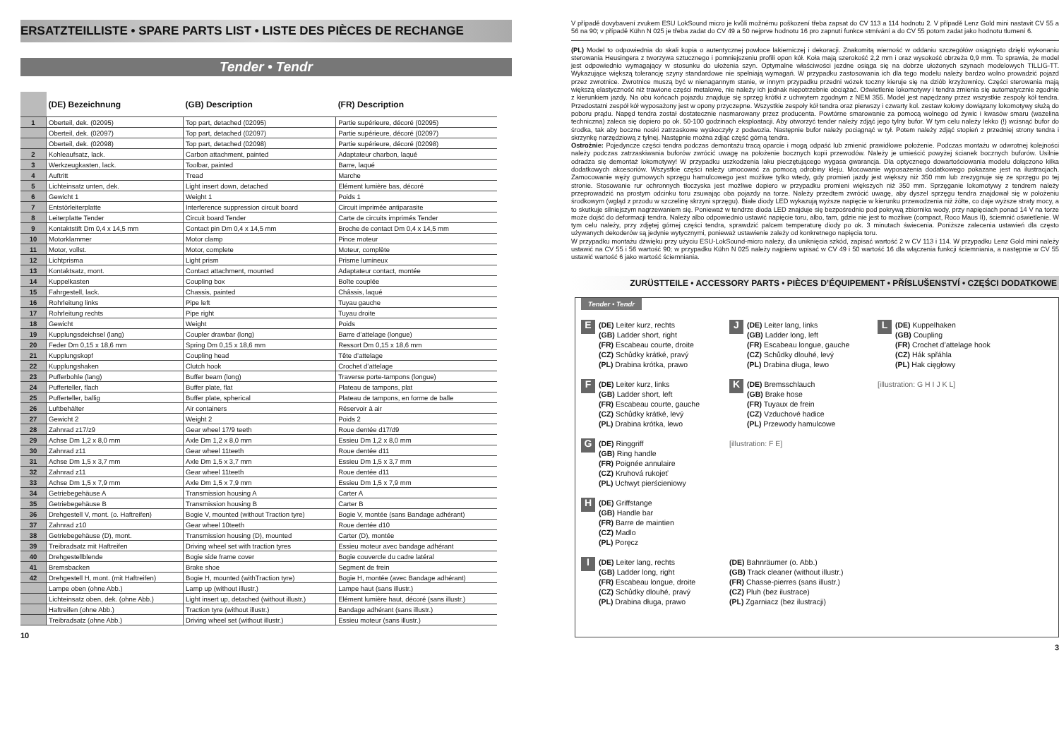ERSATZTEILLISTE • SPARE PARTS LIST • LISTE DES PIÈCES DE RECHANGE
Tender • Tendr
| | (DE) Bezeichnung | (GB) Description | (FR) Description |
| 1 | Oberteil, dek. (02095) | Top part, detached (02095) | Partie supérieure, décoré (02095) |
| | Oberteil, dek. (02097) | Top part, detached (02097) | Partie supérieure, décoré (02097) |
| | Oberteil, dek. (02098) | Top part, detached (02098) | Partie supérieure, décoré (02098) |
| 2 | Kohleaufsatz, lack. | Carbon attachment, painted | Adaptateur charbon, laqué |
| 3 | Werkzeugkasten, lack. | Toolbar, painted | Barre, laqué |
| 4 | Auftritt | Tread | Marche |
| 5 | Lichteinsatz unten, dek. | Light insert down, detached | Elément lumière bas, décoré |
| 6 | Gewicht 1 | Weight 1 | Poids 1 |
| 7 | Entstörleiterplatte | Interference suppression circuit board | Circuit imprimée antiparasite |
| 8 | Leiterplatte Tender | Circuit board Tender | Carte de circuits imprimés Tender |
| 9 | Kontaktstift Dm 0,4 x 14,5 mm | Contact pin Dm 0,4 x 14,5 mm | Broche de contact Dm 0,4 x 14,5 mm |
| 10 | Motorklammer | Motor clamp | Pince moteur |
| 11 | Motor, vollst. | Motor, complete | Moteur, complète |
| 12 | Lichtprisma | Light prism | Prisme lumineux |
| 13 | Kontaktsatz, mont. | Contact attachment, mounted | Adaptateur contact, montée |
| 14 | Kuppelkasten | Coupling box | Boîte couplée |
| 15 | Fahrgestell, lack. | Chassis, painted | Châssis, laqué |
| 16 | Rohrleitung links | Pipe left | Tuyau gauche |
| 17 | Rohrleitung rechts | Pipe right | Tuyau droite |
| 18 | Gewicht | Weight | Poids |
| 19 | Kupplungsdeichsel (lang) | Coupler drawbar (long) | Barre d’attelage (longue) |
| 20 | Feder Dm 0,15 x 18,6 mm | Spring Dm 0,15 x 18,6 mm | Ressort Dm 0,15 x 18,6 mm |
| 21 | Kupplungskopf | Coupling head | Tête d’attelage |
| 22 | Kupplungshaken | Clutch hook | Crochet d’attelage |
| 23 | Pufferbohle (lang) | Buffer beam (long) | Traverse porte-tampons (longue) |
| 24 | Pufferteller, flach | Buffer plate, flat | Plateau de tampons, plat |
| 25 | Pufferteller, ballig | Buffer plate, spherical | Plateau de tampons, en forme de balle |
| 26 | Luftbehälter | Air containers | Réservoir à air |
| 27 | Gewicht 2 | Weight 2 | Poids 2 |
| 28 | Zahnrad z17/z9 | Gear wheel 17/9 teeth | Roue dentée d17/d9 |
| 29 | Achse Dm 1,2 x 8,0 mm | Axle Dm 1,2 x 8,0 mm | Essieu Dm 1,2 x 8,0 mm |
| 30 | Zahnrad z11 | Gear wheel 11teeth | Roue dentée d11 |
| 31 | Achse Dm 1,5 x 3,7 mm | Axle Dm 1,5 x 3,7 mm | Essieu Dm 1,5 x 3,7 mm |
| 32 | Zahnrad z11 | Gear wheel 11teeth | Roue dentée d11 |
| 33 | Achse Dm 1,5 x 7,9 mm | Axle Dm 1,5 x 7,9 mm | Essieu Dm 1,5 x 7,9 mm |
| 34 | Getriebegehäuse A | Transmission housing A | Carter A |
| 35 | Getriebegehäuse B | Transmission housing B | Carter B |
| 36 | Drehgestell V, mont. (o. Haftreifen) | Bogie V, mounted (without Traction tyre) | Bogie V, montée (sans Bandage adhérant) |
| 37 | Zahnrad z10 | Gear wheel 10teeth | Roue dentée d10 |
| 38 | Getriebegehäuse (D), mont. | Transmission housing (D), mounted | Carter (D), montée |
| 39 | Treibradsatz mit Haftreifen | Driving wheel set with traction tyres | Essieu moteur avec bandage adhérant |
| 40 | Drehgestellblende | Bogie side frame cover | Bogie couvercle du cadre latéral |
| 41 | Bremsbacken | Brake shoe | Segment de frein |
| 42 | Drehgestell H, mont. (mit Haftreifen) | Bogie H, mounted (withTraction tyre) | Bogie H, montée (avec Bandage adhérant) |
| | Lampe oben (ohne Abb.) | Lamp up (without illustr.) | Lampe haut (sans illustr.) |
| | Lichteinsatz oben, dek. (ohne Abb.) | Light insert up, detached (without illustr.) | Elément lumière haut, décoré (sans illustr.) |
| | Haftreifen (ohne Abb.) | Traction tyre (without illustr.) | Bandage adhérant (sans illustr.) |
| | Treibradsatz (ohne Abb.) | Driving wheel set (without illustr.) | Essieu moteur (sans illustr.) |
10
V případě dovybavení zvukem ESU LokSound micro je kvůli možnému poškození třeba zapsat do CV 113 a 114 hodnotu 2. V případě Lenz Gold mini nastavit CV 55 a 56 na 90; v případě Kühn N 025 je třeba zadat do CV 49 a 50 nejprve hodnotu 16 pro zapnutí funkce stmívání a do CV 55 potom zadat jako hodnotu tlumení 6.
(PL) Model to odpowiednia do skali kopia o autentycznej powłoce lakierniczej i dekoracji. Znakomitą wierność w oddaniu szczegółów osiągnięto dzięki wykonaniu sterowania Heusingera z tworzywa sztucznego i pomniejszeniu profili opon kół. Koła mają szerokość 2,2 mm i oraz wysokość obrzeża 0,9 mm. To sprawia, że model jest odpowiednio wymagający w stosunku do ułożenia szyn. Optymalne właściwości jezdne osiąga się na dobrze ułożonych szynach modelowych TILLIG-TT. Wykazujące większą tolerancję szyny standardowe nie spełniają wymagań. W przypadku zastosowania ich dla tego modelu należy bardzo wolno prowadzić pojazd przez zwrotnice. Zwrotnice muszą być w nienagannym stanie, w innym przypadku przedni wózek toczny kieruje się na dziób krzyżownicy. Części sterowania mają większą elastyczność niż trawione części metalowe, nie należy ich jednak niepotrzebnie obciążać. Oświetlenie lokomotywy i tendra zmienia się automatycznie zgodnie z kierunkiem jazdy. Na obu końcach pojazdu znajduje się sprzęg krótki z uchwytem zgodnym z NEM 355. Model jest napędzany przez wszystkie zespoły kół tendra. Przedostatni zespół kół wyposażony jest w opony przyczepne. Wszystkie zespoły kół tendra oraz pierwszy i czwarty kol. zestaw kołowy dowiązany lokomotywy służą do poboru prądu. Napęd tendra został dostatecznie nasmarowany przez producenta. Powtórne smarowanie za pomocą wolnego od żywic i kwasów smaru (wazelina techniczna) zaleca się dopiero po ok. 50-100 godzinach eksploatacji. Aby otworzyć tender należy zdjąć jego tylny bufor. W tym celu należy lekko (!) wcisnąć bufor do środka, tak aby boczne noski zatrzaskowe wyskoczyły z podwozia. Następnie bufor należy pociągnąć w tył. Potem należy zdjąć stopień z przedniej strony tendra i skrzynkę narzędziową z tylnej. Następnie można zdjąć część górną tendra.
Ostrożnie: Pojedyncze części tendra podczas demontażu tracą oparcie i mogą odpaść lub zmienić prawidłowe położenie. Podczas montażu w odwrotnej kolejności należy podczas zatrzaskiwania buforów zwrócić uwagę na położenie bocznych kopii przewodów. Należy je umieścić powyżej ścianek bocznych buforów. Usilnie odradza się demontaż lokomotywy! W przypadku uszkodzenia laku pieczętującego wygasa gwarancja. Dla optycznego dowartościowania modelu dołączono kilka dodatkowych akcesoriów. Wszystkie części należy umocować za pomocą odrobiny kleju. Mocowanie wyposażenia dodatkowego pokazane jest na ilustracjach. Zamocowanie węży gumowych sprzęgu hamulcowego jest możliwe tylko wtedy, gdy promień jazdy jest większy niż 350 mm lub zrezygnuje się ze sprzęgu po tej stronie. Stosowanie rur ochronnych tłoczyska jest możliwe dopiero w przypadku promieni większych niż 350 mm. Sprzęganie lokomotywy z tendrem należy przeprowadzić na prostym odcinku toru zsuwając oba pojazdy na torze. Należy przedtem zwrócić uwagę, aby dyszel sprzęgu tendra znajdował się w położeniu środkowym (wgląd z przodu w szczelinę skrzyni sprzęgu). Białe diody LED wykazują wyższe napięcie w kierunku przewodzenia niż żółte, co daje wyższe straty mocy, a to skutkuje silniejszym nagrzewaniem się. Ponieważ w tendrze dioda LED znajduje się bezpośrednio pod pokrywą zbiornika wody, przy napięciach ponad 14 V na torze może dojść do deformacji tendra. Należy albo odpowiednio ustawić napięcie toru, albo, tam, gdzie nie jest to możliwe (compact, Roco Maus II), ściemnić oświetlenie. W tym celu należy, przy zdjętej górnej części tendra, sprawdzić palcem temperaturę diody po ok. 3 minutach świecenia. Poniższe zalecenia ustawień dla często używanych dekoderów są jedynie wytycznymi, ponieważ ustawienie zależy od konkretnego napięcia toru.
W przypadku montażu dźwięku przy użyciu ESU-LokSound-micro należy, dla uniknięcia szkód, zapisać wartość 2 w CV 113 i 114. W przypadku Lenz Gold mini należy ustawić na CV 55 i 56 wartość 90; w przypadku Kühn N 025 należy najpierw wpisać w CV 49 i 50 wartość 16 dla włączenia funkcji ściemniania, a następnie w CV 55 ustawić wartość 6 jako wartość ściemniania.
ZURÜSTTEILE • ACCESSORY PARTS • PIÈCES D’ÉQUIPEMENT • PŘÍSLUŠENSTVÍ • CZĘŚCI DODATKOWE
Tender • Tendr
E
(DE) Leiter kurz, rechts
(GB) Ladder short, right
(FR) Escabeau courte, droite
(CZ) Schůdky krátké, pravý
(PL) Drabina krótka, prawo
J
(DE) Leiter lang, links
(GB) Ladder long, left
(FR) Escabeau longue, gauche
(CZ) Schůdky dlouhé, levý
(PL) Drabina długa, lewo
L
(DE) Kuppelhaken
(GB) Coupling
(FR) Crochet d’attelage hook
(CZ) Hák spřáhla
(PL) Hak cięgłowy
F
(DE) Leiter kurz, links
(GB) Ladder short, left
(FR) Escabeau courte, gauche
(CZ) Schůdky krátké, levý
(PL) Drabina krótka, lewo
K
(DE) Bremsschlauch
(GB) Brake hose
(FR) Tuyaux de frein
(CZ) Vzduchové hadice
(PL) Przewody hamulcowe
[illustration: G H I J K L]
G
(DE) Ringgriff
(GB) Ring handle
(FR) Poignée annulaire
(CZ) Kruhová rukojeť
(PL) Uchwyt pierścieniowy
[illustration: F E]
H
(DE) Griffstange
(GB) Handle bar
(FR) Barre de maintien
(CZ) Madlo
(PL) Poręcz
I
(DE) Leiter lang, rechts
(GB) Ladder long, right
(FR) Escabeau longue, droite
(CZ) Schůdky dlouhé, pravý
(PL) Drabina długa, prawo
(DE) Bahnräumer (o. Abb.)
(GB) Track cleaner (without illustr.)
(FR) Chasse-pierres (sans illustr.)
(CZ) Pluh (bez ilustrace)
(PL) Zgarniacz (bez ilustracji)
3